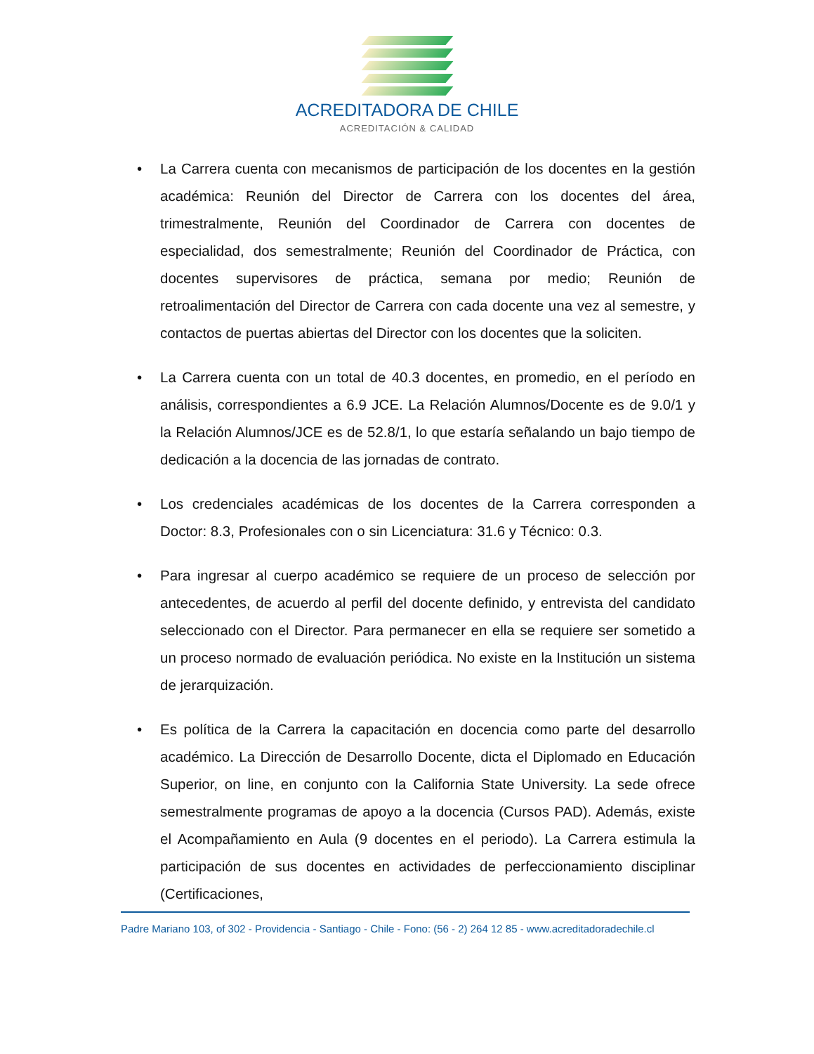ACREDITADORA DE CHILE
ACREDITACIÓN & CALIDAD
• La Carrera cuenta con mecanismos de participación de los docentes en la gestión académica: Reunión del Director de Carrera con los docentes del área, trimestralmente, Reunión del Coordinador de Carrera con docentes de especialidad, dos semestralmente; Reunión del Coordinador de Práctica, con docentes supervisores de práctica, semana por medio; Reunión de retroalimentación del Director de Carrera con cada docente una vez al semestre, y contactos de puertas abiertas del Director con los docentes que la soliciten.
• La Carrera cuenta con un total de 40.3 docentes, en promedio, en el período en análisis, correspondientes a 6.9 JCE. La Relación Alumnos/Docente es de 9.0/1 y la Relación Alumnos/JCE es de 52.8/1, lo que estaría señalando un bajo tiempo de dedicación a la docencia de las jornadas de contrato.
• Los credenciales académicas de los docentes de la Carrera corresponden a Doctor: 8.3, Profesionales con o sin Licenciatura: 31.6 y Técnico: 0.3.
• Para ingresar al cuerpo académico se requiere de un proceso de selección por antecedentes, de acuerdo al perfil del docente definido, y entrevista del candidato seleccionado con el Director. Para permanecer en ella se requiere ser sometido a un proceso normado de evaluación periódica. No existe en la Institución un sistema de jerarquización.
• Es política de la Carrera la capacitación en docencia como parte del desarrollo académico. La Dirección de Desarrollo Docente, dicta el Diplomado en Educación Superior, on line, en conjunto con la California State University. La sede ofrece semestralmente programas de apoyo a la docencia (Cursos PAD). Además, existe el Acompañamiento en Aula (9 docentes en el periodo). La Carrera estimula la participación de sus docentes en actividades de perfeccionamiento disciplinar (Certificaciones,
Padre Mariano 103, of 302 - Providencia - Santiago - Chile - Fono: (56 - 2) 264 12 85 - www.acreditadoradechile.cl